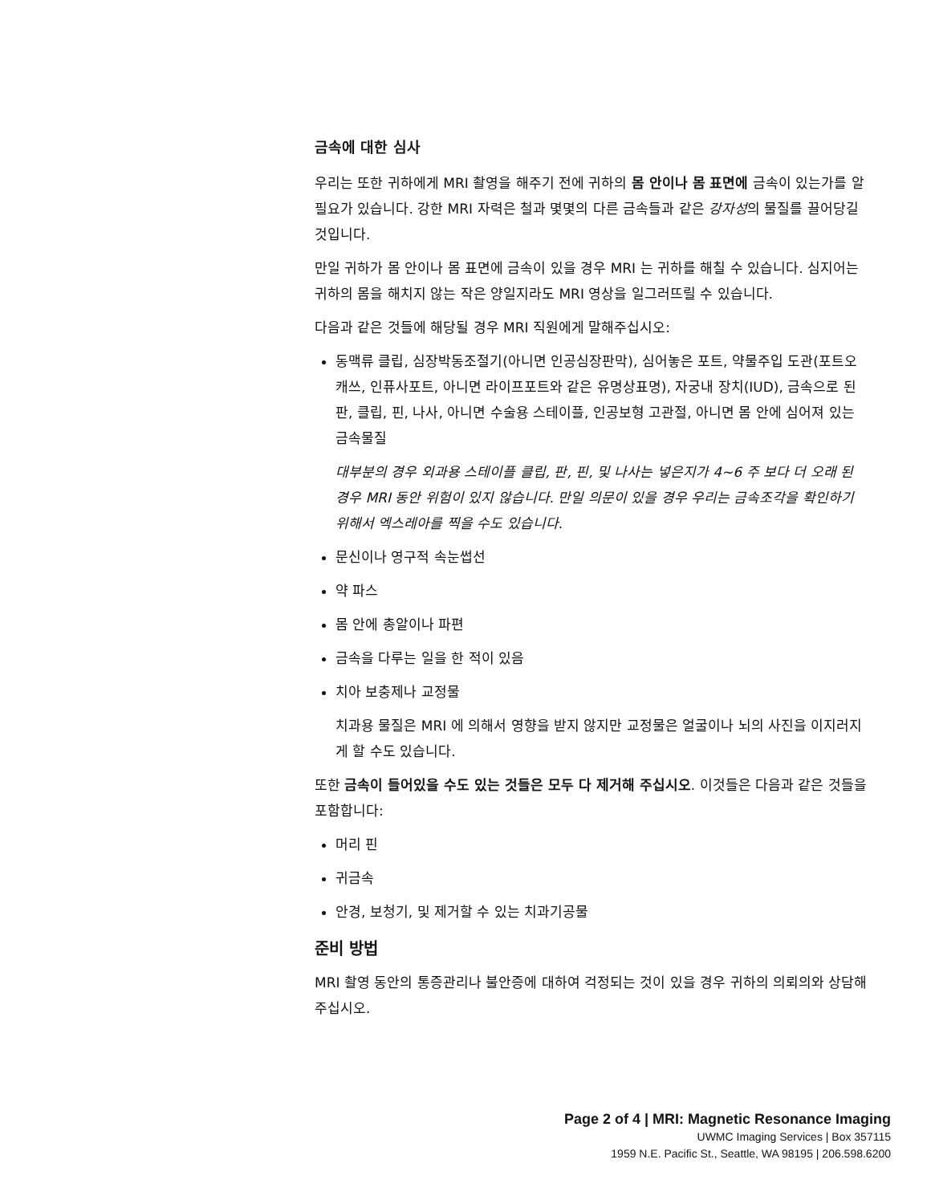금속에 대한 심사
우리는 또한 귀하에게 MRI 촬영을 해주기 전에 귀하의 몸 안이나 몸 표면에 금속이 있는가를 알 필요가 있습니다. 강한 MRI 자력은 철과 몇몇의 다른 금속들과 같은 강자성의 물질를 끌어당길 것입니다.
만일 귀하가 몸 안이나 몸 표면에 금속이 있을 경우 MRI 는 귀하를 해칠 수 있습니다. 심지어는 귀하의 몸을 해치지 않는 작은 양일지라도 MRI 영상을 일그러뜨릴 수 있습니다.
다음과 같은 것들에 해당될 경우 MRI 직원에게 말해주십시오:
동맥류 클립, 심장박동조절기(아니면 인공심장판막), 심어놓은 포트, 약물주입 도관(포트오캐쓰, 인퓨사포트, 아니면 라이프포트와 같은 유명상표명), 자궁내 장치(IUD), 금속으로 된 판, 클립, 핀, 나사, 아니면 수술용 스테이플, 인공보형 고관절, 아니면 몸 안에 심어져 있는 금속물질
대부분의 경우 외과용 스테이플 클립, 판, 핀, 및 나사는 넣은지가 4~6 주 보다 더 오래 된 경우 MRI 동안 위험이 있지 않습니다. 만일 의문이 있을 경우 우리는 금속조각을 확인하기 위해서 엑스레아를 찍을 수도 있습니다.
문신이나 영구적 속눈썹선
약 파스
몸 안에 총알이나 파편
금속을 다루는 일을 한 적이 있음
치아 보충제나 교정물
치과용 물질은 MRI 에 의해서 영향을 받지 않지만 교정물은 얼굴이나 뇌의 사진을 이지러지게 할 수도 있습니다.
또한 금속이 들어있을 수도 있는 것들은 모두 다 제거해 주십시오. 이것들은 다음과 같은 것들을 포함합니다:
머리 핀
귀금속
안경, 보청기, 및 제거할 수 있는 치과기공물
준비 방법
MRI 촬영 동안의 통증관리나 불안증에 대하여 걱정되는 것이 있을 경우 귀하의 의뢰의와 상담해 주십시오.
Page 2 of 4 | MRI: Magnetic Resonance Imaging
UWMC Imaging Services | Box 357115
1959 N.E. Pacific St., Seattle, WA 98195 | 206.598.6200